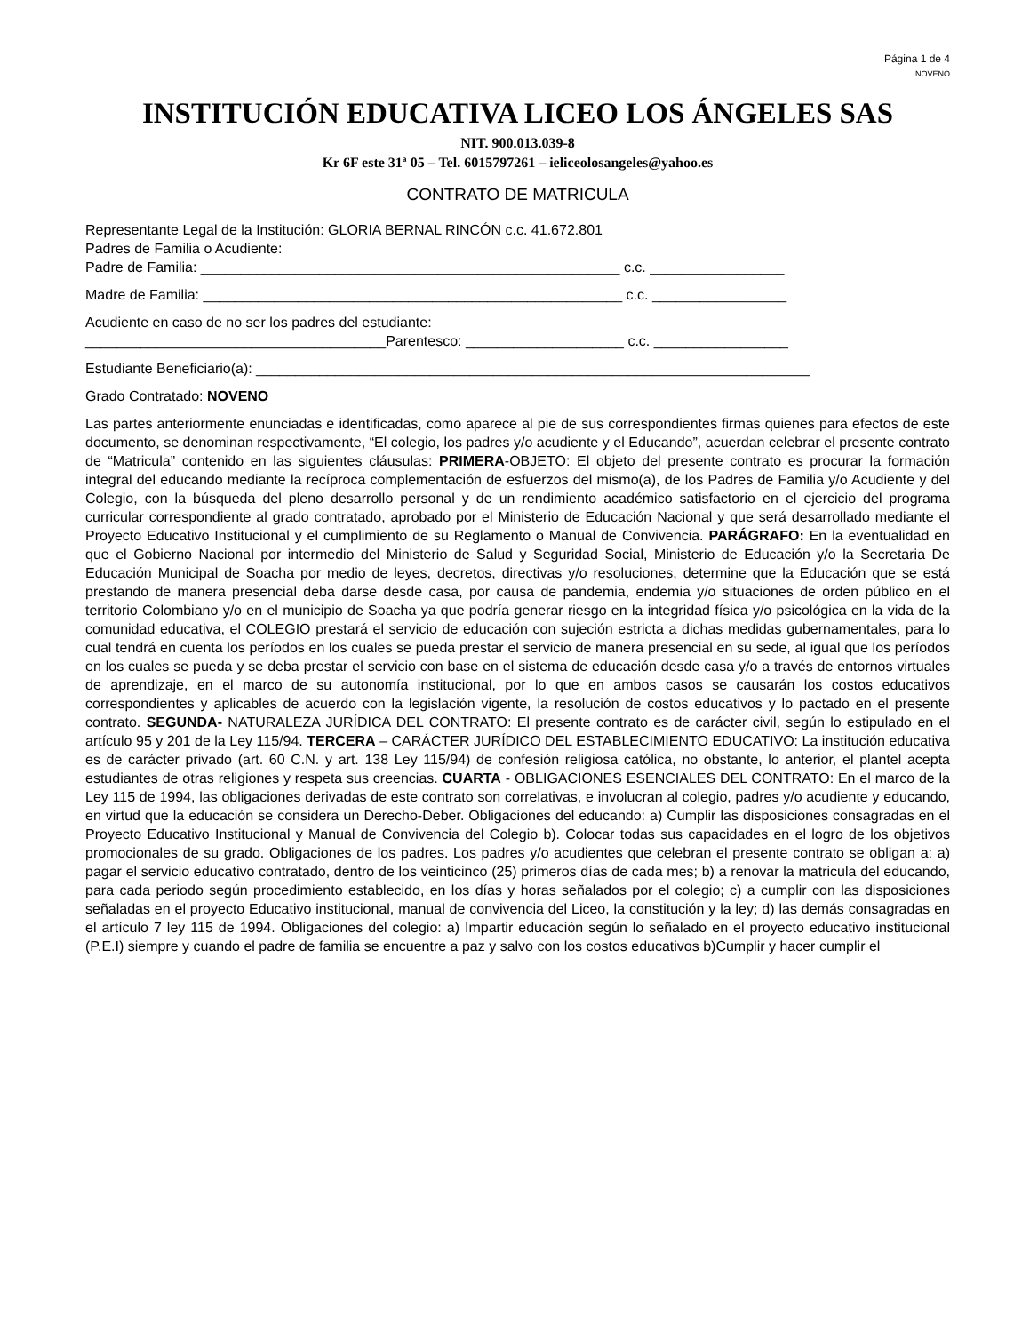Página 1 de 4
NOVENO
INSTITUCIÓN EDUCATIVA LICEO LOS ÁNGELES SAS
NIT. 900.013.039-8
Kr 6F este 31ª 05 – Tel. 6015797261 – ieliceolosangeles@yahoo.es
CONTRATO DE MATRICULA
Representante Legal de la Institución: GLORIA BERNAL RINCÓN c.c. 41.672.801
Padres de Familia o Acudiente:
Padre de Familia: _____________________________________________________ c.c. _________________
Madre de Familia: _____________________________________________________ c.c. _________________
Acudiente en caso de no ser los padres del estudiante:
______________________________________Parentesco: ____________________ c.c. _________________
Estudiante Beneficiario(a): ______________________________________________________________________
Grado Contratado: NOVENO
Las partes anteriormente enunciadas e identificadas, como aparece al pie de sus correspondientes firmas quienes para efectos de este documento, se denominan respectivamente, “El colegio, los padres y/o acudiente y el Educando”, acuerdan celebrar el presente contrato de “Matricula” contenido en las siguientes cláusulas: PRIMERA-OBJETO: El objeto del presente contrato es procurar la formación integral del educando mediante la recíproca complementación de esfuerzos del mismo(a), de los Padres de Familia y/o Acudiente y del Colegio, con la búsqueda del pleno desarrollo personal y de un rendimiento académico satisfactorio en el ejercicio del programa curricular correspondiente al grado contratado, aprobado por el Ministerio de Educación Nacional y que será desarrollado mediante el Proyecto Educativo Institucional y el cumplimiento de su Reglamento o Manual de Convivencia. PARÁGRAFO: En la eventualidad en que el Gobierno Nacional por intermedio del Ministerio de Salud y Seguridad Social, Ministerio de Educación y/o la Secretaria De Educación Municipal de Soacha por medio de leyes, decretos, directivas y/o resoluciones, determine que la Educación que se está prestando de manera presencial deba darse desde casa, por causa de pandemia, endemia y/o situaciones de orden público en el territorio Colombiano y/o en el municipio de Soacha ya que podría generar riesgo en la integridad física y/o psicológica en la vida de la comunidad educativa, el COLEGIO prestará el servicio de educación con sujeción estricta a dichas medidas gubernamentales, para lo cual tendrá en cuenta los períodos en los cuales se pueda prestar el servicio de manera presencial en su sede, al igual que los períodos en los cuales se pueda y se deba prestar el servicio con base en el sistema de educación desde casa y/o a través de entornos virtuales de aprendizaje, en el marco de su autonomía institucional, por lo que en ambos casos se causarán los costos educativos correspondientes y aplicables de acuerdo con la legislación vigente, la resolución de costos educativos y lo pactado en el presente contrato. SEGUNDA- NATURALEZA JURÍDICA DEL CONTRATO: El presente contrato es de carácter civil, según lo estipulado en el artículo 95 y 201 de la Ley 115/94. TERCERA – CARÁCTER JURÍDICO DEL ESTABLECIMIENTO EDUCATIVO: La institución educativa es de carácter privado (art. 60 C.N. y art. 138 Ley 115/94) de confesión religiosa católica, no obstante, lo anterior, el plantel acepta estudiantes de otras religiones y respeta sus creencias. CUARTA - OBLIGACIONES ESENCIALES DEL CONTRATO: En el marco de la Ley 115 de 1994, las obligaciones derivadas de este contrato son correlativas, e involucran al colegio, padres y/o acudiente y educando, en virtud que la educación se considera un Derecho-Deber. Obligaciones del educando: a) Cumplir las disposiciones consagradas en el Proyecto Educativo Institucional y Manual de Convivencia del Colegio b). Colocar todas sus capacidades en el logro de los objetivos promocionales de su grado. Obligaciones de los padres. Los padres y/o acudientes que celebran el presente contrato se obligan a: a) pagar el servicio educativo contratado, dentro de los veinticinco (25) primeros días de cada mes; b) a renovar la matricula del educando, para cada periodo según procedimiento establecido, en los días y horas señalados por el colegio; c) a cumplir con las disposiciones señaladas en el proyecto Educativo institucional, manual de convivencia del Liceo, la constitución y la ley; d) las demás consagradas en el artículo 7 ley 115 de 1994. Obligaciones del colegio: a) Impartir educación según lo señalado en el proyecto educativo institucional (P.E.I) siempre y cuando el padre de familia se encuentre a paz y salvo con los costos educativos b)Cumplir y hacer cumplir el